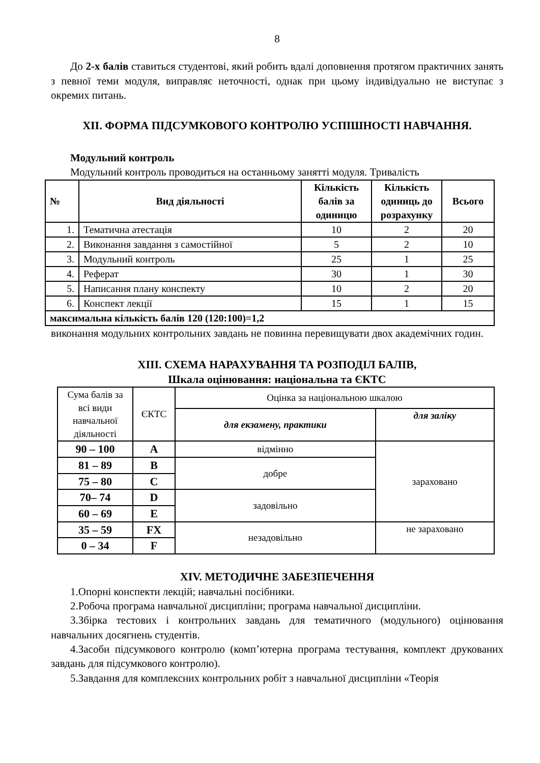8
До 2-х балів ставиться студентові, який робить вдалі доповнення протягом практичних занять з певної теми модуля, виправляє неточності, однак при цьому індивідуально не виступає з окремих питань.
XII. ФОРМА ПІДСУМКОВОГО КОНТРОЛЮ УСПІШНОСТІ НАВЧАННЯ.
Модульний контроль
Модульний контроль проводиться на останньому занятті модуля. Тривалість
| № | Вид діяльності | Кількість балів за одиницю | Кількість одиниць до розрахунку | Всього |
| --- | --- | --- | --- | --- |
| 1. | Тематична атестація | 10 | 2 | 20 |
| 2. | Виконання завдання з самостійної | 5 | 2 | 10 |
| 3. | Модульний контроль | 25 | 1 | 25 |
| 4. | Реферат | 30 | 1 | 30 |
| 5. | Написання плану конспекту | 10 | 2 | 20 |
| 6. | Конспект лекції | 15 | 1 | 15 |
| максимальна кількість балів 120 (120:100)=1,2 | | | | |
виконання модульних контрольних завдань не повинна перевищувати двох академічних годин.
XIII. СХЕМА НАРАХУВАННЯ ТА РОЗПОДІЛ БАЛІВ,
Шкала оцінювання: національна та ЄКТС
| Сума балів за всі види навчальної діяльності | ЄКТС | Оцінка за національною шкалою | |
| | | для екзамену, практики | для заліку |
| 90 – 100 | A | відмінно | зараховано |
| 81 – 89 | B | добре | |
| 75 – 80 | C | | |
| 70– 74 | D | задовільно | |
| 60 – 69 | E | | |
| 35 – 59 | FX | незадовільно | не зараховано |
| 0 – 34 | F | | |
XIV. МЕТОДИЧНЕ ЗАБЕЗПЕЧЕННЯ
1.Опорні конспекти лекцій; навчальні посібники.
2.Робоча програма навчальної дисципліни; програма навчальної дисципліни.
3.Збірка тестових і контрольних завдань для тематичного (модульного) оцінювання навчальних досягнень студентів.
4.Засоби підсумкового контролю (комп’ютерна програма тестування, комплект друкованих завдань для підсумкового контролю).
5.Завдання для комплексних контрольних робіт з навчальної дисципліни «Теорія